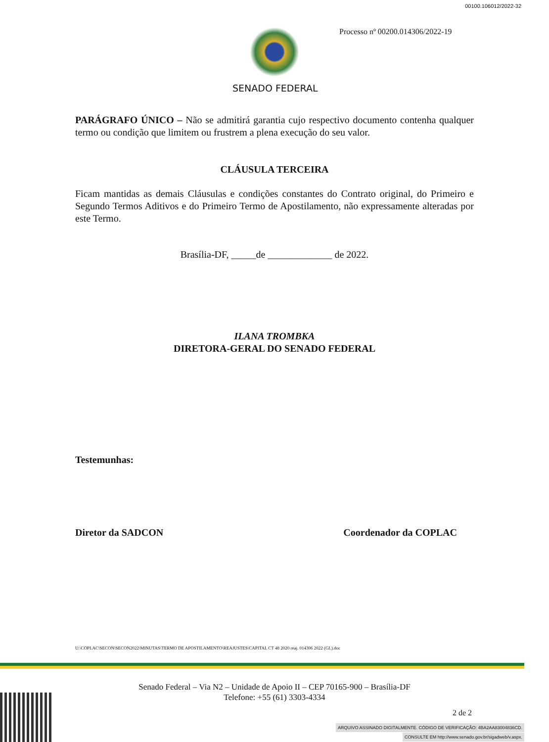00100.106012/2022-32
Processo nº 00200.014306/2022-19
SENADO FEDERAL
PARÁGRAFO ÚNICO – Não se admitirá garantia cujo respectivo documento contenha qualquer termo ou condição que limitem ou frustrem a plena execução do seu valor.
CLÁUSULA TERCEIRA
Ficam mantidas as demais Cláusulas e condições constantes do Contrato original, do Primeiro e Segundo Termos Aditivos e do Primeiro Termo de Apostilamento, não expressamente alteradas por este Termo.
Brasília-DF, _____de _____________ de 2022.
ILANA TROMBKA
DIRETORA-GERAL DO SENADO FEDERAL
Testemunhas:
Diretor da SADCON Coordenador da COPLAC
U:\COPLAC\SECON\SECON2022\MINUTAS\TERMO DE APOSTILAMENTO\REAJUSTES\CAPITAL CT 48 2020 reaj. 014306 2022 (GL).doc
Senado Federal – Via N2 – Unidade de Apoio II – CEP 70165-900 – Brasília-DF
Telefone: +55 (61) 3303-4334
2 de 2
ARQUIVO ASSINADO DIGITALMENTE. CÓDIGO DE VERIFICAÇÃO: 4BA2AA83004836CD.
CONSULTE EM http://www.senado.gov.br/sigadweb/v.aspx.